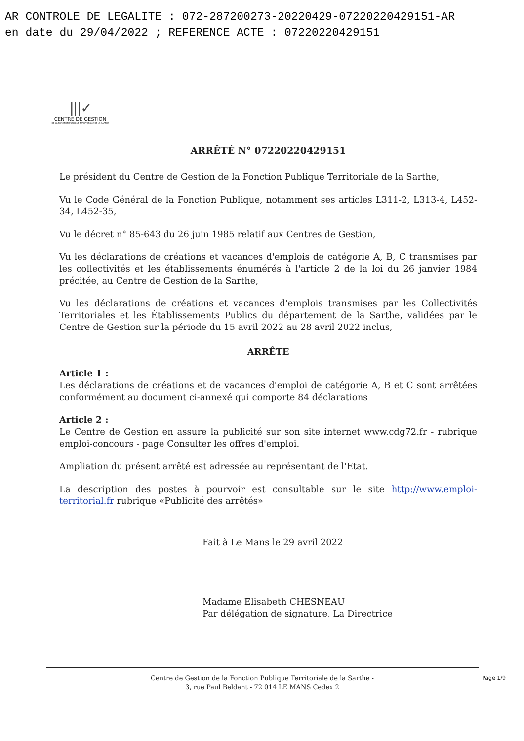AR CONTROLE DE LEGALITE : 072-287200273-20220429-07220220429151-AR
en date du 29/04/2022 ; REFERENCE ACTE : 07220220429151
|||✓
CENTRE DE GESTION
DE LA FONCTION PUBLIQUE TERRITORIALE DE LA SARTHE
ARRÊTÉ N° 07220220429151
Le président du Centre de Gestion de la Fonction Publique Territoriale de la Sarthe,
Vu le Code Général de la Fonction Publique, notamment ses articles L311-2, L313-4, L452-34, L452-35,
Vu le décret n° 85-643 du 26 juin 1985 relatif aux Centres de Gestion,
Vu les déclarations de créations et vacances d'emplois de catégorie A, B, C transmises par les collectivités et les établissements énumérés à l'article 2 de la loi du 26 janvier 1984 précitée, au Centre de Gestion de la Sarthe,
Vu les déclarations de créations et vacances d'emplois transmises par les Collectivités Territoriales et les Établissements Publics du département de la Sarthe, validées par le Centre de Gestion sur la période du 15 avril 2022 au 28 avril 2022 inclus,
ARRÊTE
Article 1 :
Les déclarations de créations et de vacances d'emploi de catégorie A, B et C sont arrêtées conformément au document ci-annexé qui comporte 84 déclarations
Article 2 :
Le Centre de Gestion en assure la publicité sur son site internet www.cdg72.fr - rubrique emploi-concours - page Consulter les offres d'emploi.
Ampliation du présent arrêté est adressée au représentant de l'Etat.
La description des postes à pourvoir est consultable sur le site http://www.emploi-territorial.fr rubrique «Publicité des arrêtés»
Fait à Le Mans le 29 avril 2022
Madame Elisabeth CHESNEAU
Par délégation de signature, La Directrice
Centre de Gestion de la Fonction Publique Territoriale de la Sarthe -
3, rue Paul Beldant - 72 014 LE MANS Cedex 2
Page 1/9